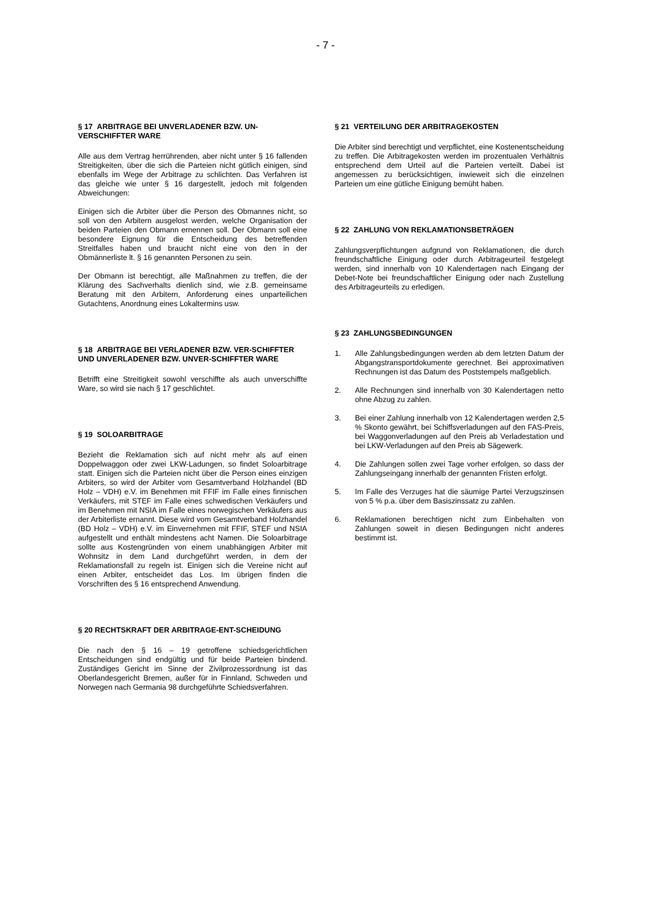- 7 -
§ 17 ARBITRAGE BEI UNVERLADENER BZW. UN-VERSCHIFFTER WARE
Alle aus dem Vertrag herrührenden, aber nicht unter § 16 fallenden Streitigkeiten, über die sich die Parteien nicht gütlich einigen, sind ebenfalls im Wege der Arbitrage zu schlichten. Das Verfahren ist das gleiche wie unter § 16 dargestellt, jedoch mit folgenden Abweichungen:
Einigen sich die Arbiter über die Person des Obmannes nicht, so soll von den Arbitern ausgelost werden, welche Organisation der beiden Parteien den Obmann ernennen soll. Der Obmann soll eine besondere Eignung für die Entscheidung des betreffenden Streitfalles haben und braucht nicht eine von den in der Obmännerliste lt. § 16 genannten Personen zu sein.
Der Obmann ist berechtigt, alle Maßnahmen zu treffen, die der Klärung des Sachverhalts dienlich sind, wie z.B. gemeinsame Beratung mit den Arbitern, Anforderung eines unparteilichen Gutachtens, Anordnung eines Lokaltermins usw.
§ 18 ARBITRAGE BEI VERLADENER BZW. VER-SCHIFFTER UND UNVERLADENER BZW. UNVER-SCHIFFTER WARE
Betrifft eine Streitigkeit sowohl verschiffte als auch unverschiffte Ware, so wird sie nach § 17 geschlichtet.
§ 19 SOLOARBITRAGE
Bezieht die Reklamation sich auf nicht mehr als auf einen Doppelwaggon oder zwei LKW-Ladungen, so findet Soloarbitrage statt. Einigen sich die Parteien nicht über die Person eines einzigen Arbiters, so wird der Arbiter vom Gesamtverband Holzhandel (BD Holz – VDH) e.V. im Benehmen mit FFIF im Falle eines finnischen Verkäufers, mit STEF im Falle eines schwedischen Verkäufers und im Benehmen mit NSIA im Falle eines norwegischen Verkäufers aus der Arbiterliste ernannt. Diese wird vom Gesamtverband Holzhandel (BD Holz – VDH) e.V. im Einvernehmen mit FFIF, STEF und NSIA aufgestellt und enthält mindestens acht Namen. Die Soloarbitrage sollte aus Kostengründen von einem unabhängigen Arbiter mit Wohnsitz in dem Land durchgeführt werden, in dem der Reklamationsfall zu regeln ist. Einigen sich die Vereine nicht auf einen Arbiter, entscheidet das Los. Im übrigen finden die Vorschriften des § 16 entsprechend Anwendung.
§ 20 RECHTSKRAFT DER ARBITRAGE-ENT-SCHEIDUNG
Die nach den § 16 – 19 getroffene schiedsgerichtlichen Entscheidungen sind endgültig und für beide Parteien bindend. Zuständiges Gericht im Sinne der Zivilprozessordnung ist das Oberlandesgericht Bremen, außer für in Finnland, Schweden und Norwegen nach Germania 98 durchgeführte Schiedsverfahren.
§ 21 VERTEILUNG DER ARBITRAGEKOSTEN
Die Arbiter sind berechtigt und verpflichtet, eine Kostenentscheidung zu treffen. Die Arbitragekosten werden im prozentualen Verhältnis entsprechend dem Urteil auf die Parteien verteilt. Dabei ist angemessen zu berücksichtigen, inwieweit sich die einzelnen Parteien um eine gütliche Einigung bemüht haben.
§ 22 ZAHLUNG VON REKLAMATIONSBETRÄGEN
Zahlungsverpflichtungen aufgrund von Reklamationen, die durch freundschaftliche Einigung oder durch Arbitrageurteil festgelegt werden, sind innerhalb von 10 Kalendertagen nach Eingang der Debet-Note bei freundschaftlicher Einigung oder nach Zustellung des Arbitrageurteils zu erledigen.
§ 23 ZAHLUNGSBEDINGUNGEN
1. Alle Zahlungsbedingungen werden ab dem letzten Datum der Abgangstransportdokumente gerechnet. Bei approximativen Rechnungen ist das Datum des Poststempels maßgeblich.
2. Alle Rechnungen sind innerhalb von 30 Kalendertagen netto ohne Abzug zu zahlen.
3. Bei einer Zahlung innerhalb von 12 Kalendertagen werden 2,5 % Skonto gewährt, bei Schiffsverladungen auf den FAS-Preis, bei Waggonverladungen auf den Preis ab Verladestation und bei LKW-Verladungen auf den Preis ab Sägewerk.
4. Die Zahlungen sollen zwei Tage vorher erfolgen, so dass der Zahlungseingang innerhalb der genannten Fristen erfolgt.
5. Im Falle des Verzuges hat die säumige Partei Verzugszinsen von 5 % p.a. über dem Basiszinssatz zu zahlen.
6. Reklamationen berechtigen nicht zum Einbehalten von Zahlungen soweit in diesen Bedingungen nicht anderes bestimmt ist.